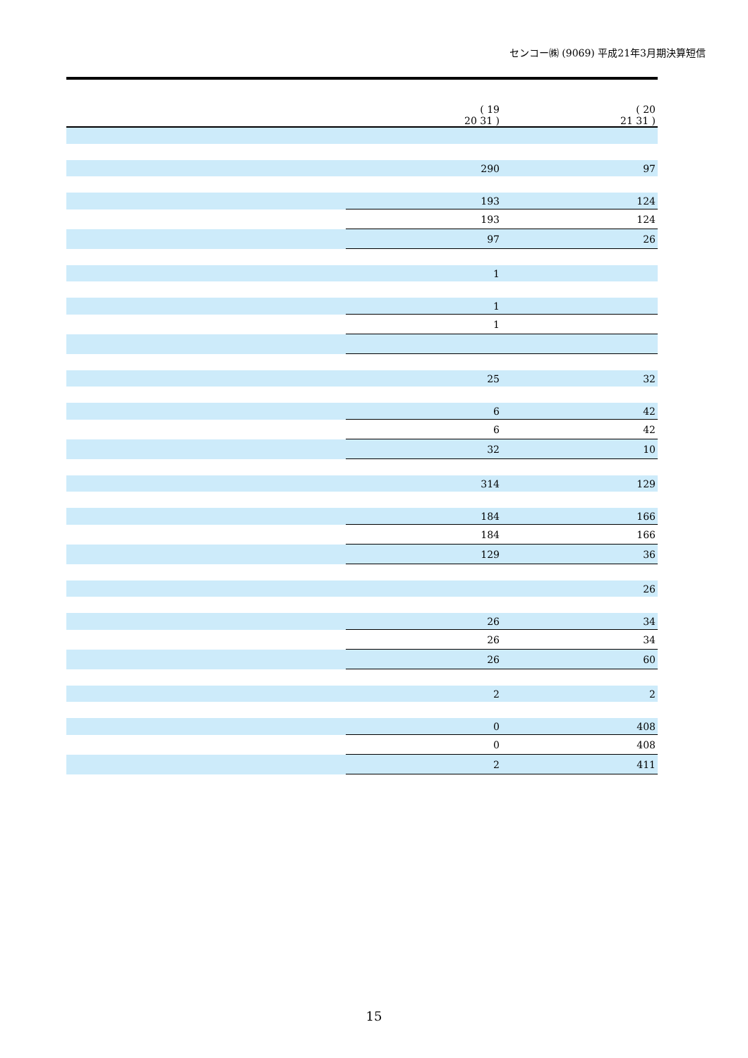センコー㈱ (9069) 平成21年3月期決算短信
| | ( 19 20 31 ) | ( 20 21 31 ) |
| --- | --- | --- |
| | 290 | 97 |
| | 193 | 124 |
| | 193 | 124 |
| | 97 | 26 |
| | 1 | |
| | 1 | |
| | 1 | |
| | 25 | 32 |
| | 6 | 42 |
| | 6 | 42 |
| | 32 | 10 |
| | 314 | 129 |
| | 184 | 166 |
| | 184 | 166 |
| | 129 | 36 |
| | | 26 |
| | 26 | 34 |
| | 26 | 34 |
| | 26 | 60 |
| | 2 | 2 |
| | 0 | 408 |
| | 0 | 408 |
| | 2 | 411 |
15